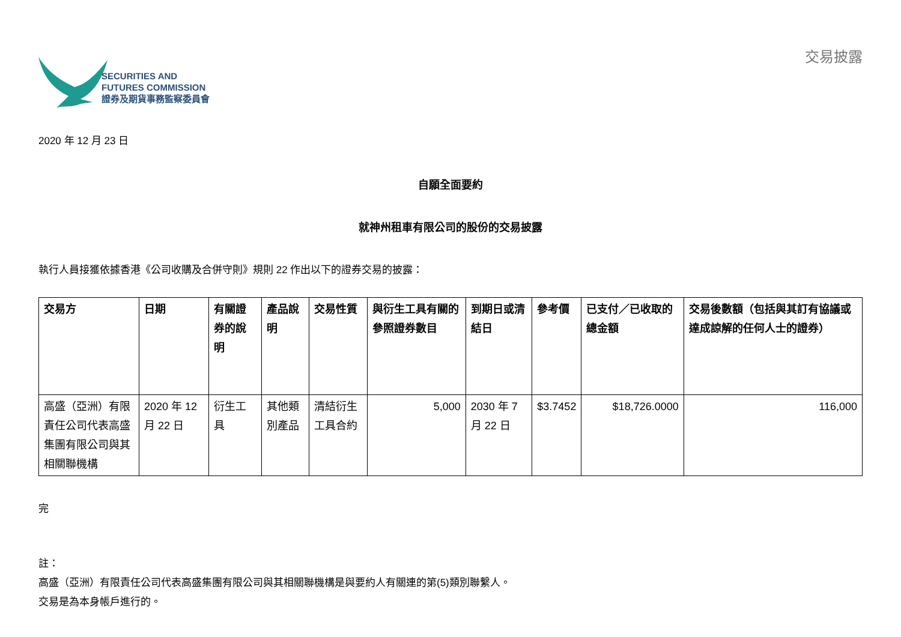SECURITIES AND
FUTURES COMMISSION
證券及期貨事務監察委員會
交易披露
2020 年 12 月 23 日
自願全面要約
就神州租車有限公司的股份的交易披露
執行人員接獲依據香港《公司收購及合併守則》規則 22 作出以下的證券交易的披露：
| 交易方 | 日期 | 有關證券的說明 | 產品說明 | 交易性質 | 與衍生工具有關的參照證券數目 | 到期日或清結日 | 參考價 | 已支付／已收取的總金額 | 交易後數額（包括與其訂有協議或達成諒解的任何人士的證券） |
| --- | --- | --- | --- | --- | --- | --- | --- | --- | --- |
| 高盛（亞洲）有限責任公司代表高盛集團有限公司與其相關聯機構 | 2020 年 12 月 22 日 | 衍生工具 | 其他類別產品 | 清結衍生工具合約 | 5,000 | 2030 年 7 月 22 日 | $3.7452 | $18,726.0000 | 116,000 |
完
註：
高盛（亞洲）有限責任公司代表高盛集團有限公司與其相關聯機構是與要約人有關連的第(5)類別聯繫人。
交易是為本身帳戶進行的。